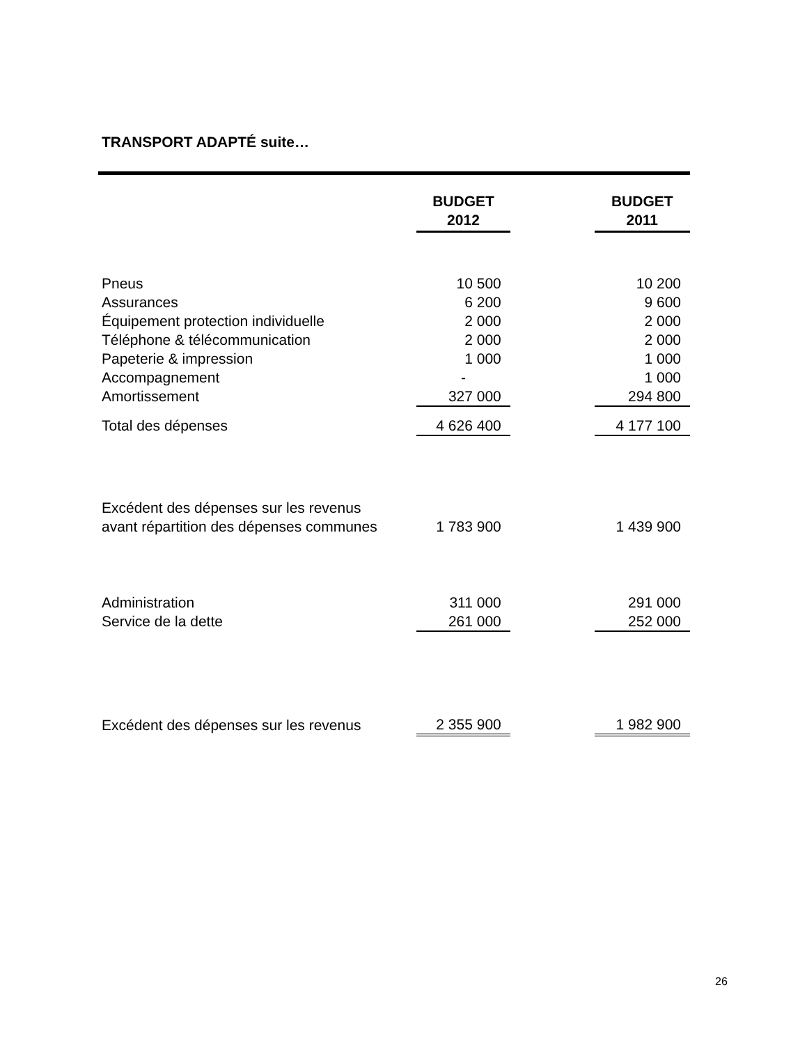TRANSPORT ADAPTÉ suite…
| | BUDGET 2012 | | BUDGET 2011 |
| Pneus | 10 500 | | 10 200 |
| Assurances | 6 200 | | 9 600 |
| Équipement protection individuelle | 2 000 | | 2 000 |
| Téléphone & télécommunication | 2 000 | | 2 000 |
| Papeterie & impression | 1 000 | | 1 000 |
| Accompagnement | - | | 1 000 |
| Amortissement | 327 000 | | 294 800 |
| Total des dépenses | 4 626 400 | | 4 177 100 |
| Excédent des dépenses sur les revenus avant répartition des dépenses communes | 1 783 900 | | 1 439 900 |
| Administration | 311 000 | | 291 000 |
| Service de la dette | 261 000 | | 252 000 |
| Excédent des dépenses sur les revenus | 2 355 900 | | 1 982 900 |
26